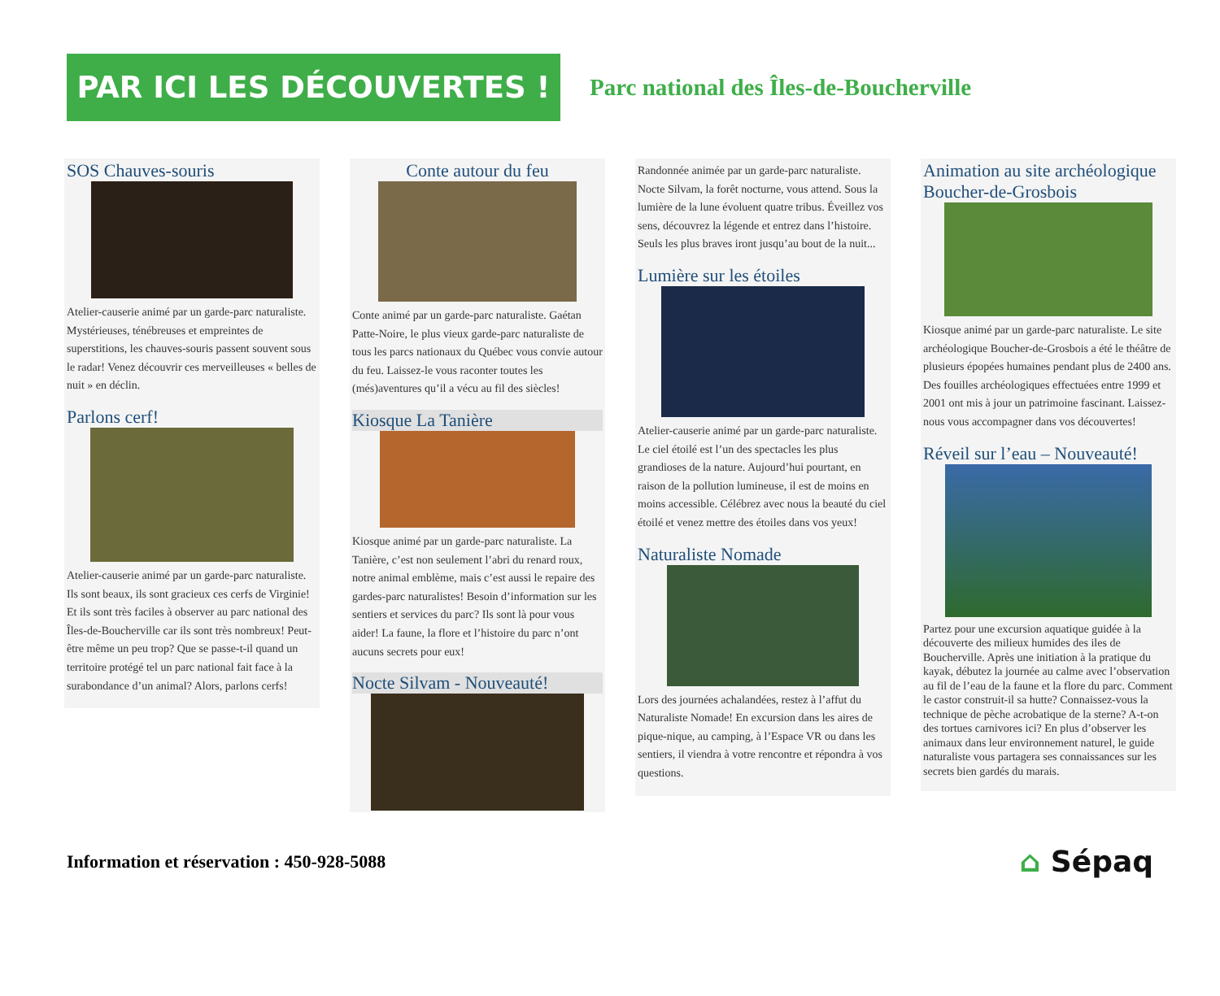PAR ICI LES DÉCOUVERTES !
Parc national des Îles-de-Boucherville
SOS Chauves-souris
Atelier-causerie animé par un garde-parc naturaliste. Mystérieuses, ténébreuses et empreintes de superstitions, les chauves-souris passent souvent sous le radar! Venez découvrir ces merveilleuses « belles de nuit » en déclin.
Parlons cerf!
Atelier-causerie animé par un garde-parc naturaliste. Ils sont beaux, ils sont gracieux ces cerfs de Virginie! Et ils sont très faciles à observer au parc national des Îles-de-Boucherville car ils sont très nombreux! Peut-être même un peu trop? Que se passe-t-il quand un territoire protégé tel un parc national fait face à la surabondance d’un animal? Alors, parlons cerfs!
Conte autour du feu
Conte animé par un garde-parc naturaliste. Gaétan Patte-Noire, le plus vieux garde-parc naturaliste de tous les parcs nationaux du Québec vous convie autour du feu. Laissez-le vous raconter toutes les (més)aventures qu’il a vécu au fil des siècles!
Kiosque La Tanière
Kiosque animé par un garde-parc naturaliste. La Tanière, c’est non seulement l’abri du renard roux, notre animal emblème, mais c’est aussi le repaire des gardes-parc naturalistes! Besoin d’information sur les sentiers et services du parc? Ils sont là pour vous aider! La faune, la flore et l’histoire du parc n’ont aucuns secrets pour eux!
Nocte Silvam - Nouveauté!
Randonnée animée par un garde-parc naturaliste. Nocte Silvam, la forêt nocturne, vous attend. Sous la lumière de la lune évoluent quatre tribus. Éveillez vos sens, découvrez la légende et entrez dans l’histoire. Seuls les plus braves iront jusqu’au bout de la nuit...
Lumière sur les étoiles
Atelier-causerie animé par un garde-parc naturaliste. Le ciel étoilé est l’un des spectacles les plus grandioses de la nature. Aujourd’hui pourtant, en raison de la pollution lumineuse, il est de moins en moins accessible. Célébrez avec nous la beauté du ciel étoilé et venez mettre des étoiles dans vos yeux!
Naturaliste Nomade
Lors des journées achalandées, restez à l’affut du Naturaliste Nomade! En excursion dans les aires de pique-nique, au camping, à l’Espace VR ou dans les sentiers, il viendra à votre rencontre et répondra à vos questions.
Animation au site archéologique Boucher-de-Grosbois
Kiosque animé par un garde-parc naturaliste. Le site archéologique Boucher-de-Grosbois a été le théâtre de plusieurs épopées humaines pendant plus de 2400 ans. Des fouilles archéologiques effectuées entre 1999 et 2001 ont mis à jour un patrimoine fascinant. Laissez-nous vous accompagner dans vos découvertes!
Réveil sur l’eau – Nouveauté!
Partez pour une excursion aquatique guidée à la découverte des milieux humides des iles de Boucherville. Après une initiation à la pratique du kayak, débutez la journée au calme avec l’observation au fil de l’eau de la faune et la flore du parc. Comment le castor construit-il sa hutte? Connaissez-vous la technique de pèche acrobatique de la sterne? A-t-on des tortues carnivores ici? En plus d’observer les animaux dans leur environnement naturel, le guide naturaliste vous partagera ses connaissances sur les secrets bien gardés du marais.
Information et réservation : 450-928-5088 ⌂ Sépaq